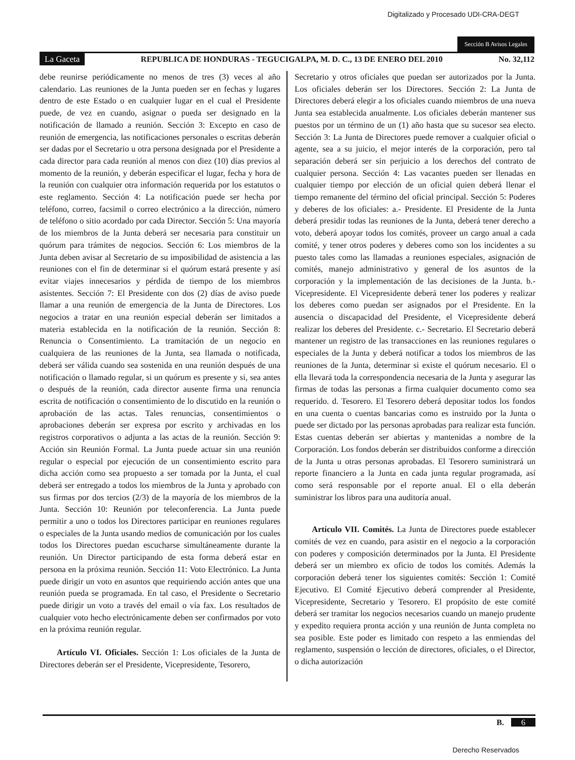Digitalizado y Procesado UDI-CRA-DEGT
Sección B Avisos Legales
La Gaceta REPUBLICA DE HONDURAS - TEGUCIGALPA, M. D. C., 13 DE ENERO DEL 2010 No. 32,112
debe reunirse periódicamente no menos de tres (3) veces al año calendario. Las reuniones de la Junta pueden ser en fechas y lugares dentro de este Estado o en cualquier lugar en el cual el Presidente puede, de vez en cuando, asignar o pueda ser designado en la notificación de llamado a reunión. Sección 3: Excepto en caso de reunión de emergencia, las notificaciones personales o escritas deberán ser dadas por el Secretario u otra persona designada por el Presidente a cada director para cada reunión al menos con diez (10) días previos al momento de la reunión, y deberán especificar el lugar, fecha y hora de la reunión con cualquier otra información requerida por los estatutos o este reglamento. Sección 4: La notificación puede ser hecha por teléfono, correo, facsimil o correo electrónico a la dirección, número de teléfono o sitio acordado por cada Director. Sección 5: Una mayoría de los miembros de la Junta deberá ser necesaria para constituir un quórum para trámites de negocios. Sección 6: Los miembros de la Junta deben avisar al Secretario de su imposibilidad de asistencia a las reuniones con el fin de determinar si el quórum estará presente y así evitar viajes innecesarios y pérdida de tiempo de los miembros asistentes. Sección 7: El Presidente con dos (2) días de aviso puede llamar a una reunión de emergencia de la Junta de Directores. Los negocios a tratar en una reunión especial deberán ser limitados a materia establecida en la notificación de la reunión. Sección 8: Renuncia o Consentimiento. La tramitación de un negocio en cualquiera de las reuniones de la Junta, sea llamada o notificada, deberá ser válida cuando sea sostenida en una reunión después de una notificación o llamado regular, si un quórum es presente y si, sea antes o después de la reunión, cada director ausente firma una renuncia escrita de notificación o consentimiento de lo discutido en la reunión o aprobación de las actas. Tales renuncias, consentimientos o aprobaciones deberán ser expresa por escrito y archivadas en los registros corporativos o adjunta a las actas de la reunión. Sección 9: Acción sin Reunión Formal. La Junta puede actuar sin una reunión regular o especial por ejecución de un consentimiento escrito para dicha acción como sea propuesto a ser tomada por la Junta, el cual deberá ser entregado a todos los miembros de la Junta y aprobado con sus firmas por dos tercios (2/3) de la mayoría de los miembros de la Junta. Sección 10: Reunión por teleconferencia. La Junta puede permitir a uno o todos los Directores participar en reuniones regulares o especiales de la Junta usando medios de comunicación por los cuales todos los Directores puedan escucharse simultáneamente durante la reunión. Un Director participando de esta forma deberá estar en persona en la próxima reunión. Sección 11: Voto Electrónico. La Junta puede dirigir un voto en asuntos que requiriendo acción antes que una reunión pueda se programada. En tal caso, el Presidente o Secretario puede dirigir un voto a través del email o vía fax. Los resultados de cualquier voto hecho electrónicamente deben ser confirmados por voto en la próxima reunión regular.
Artículo VI. Oficiales. Sección 1: Los oficiales de la Junta de Directores deberán ser el Presidente, Vicepresidente, Tesorero,
Secretario y otros oficiales que puedan ser autorizados por la Junta. Los oficiales deberán ser los Directores. Sección 2: La Junta de Directores deberá elegir a los oficiales cuando miembros de una nueva Junta sea establecida anualmente. Los oficiales deberán mantener sus puestos por un término de un (1) año hasta que su sucesor sea electo. Sección 3: La Junta de Directores puede remover a cualquier oficial o agente, sea a su juicio, el mejor interés de la corporación, pero tal separación deberá ser sin perjuicio a los derechos del contrato de cualquier persona. Sección 4: Las vacantes pueden ser llenadas en cualquier tiempo por elección de un oficial quien deberá llenar el tiempo remanente del término del oficial principal. Sección 5: Poderes y deberes de los oficiales: a.- Presidente. El Presidente de la Junta deberá presidir todas las reuniones de la Junta, deberá tener derecho a voto, deberá apoyar todos los comités, proveer un cargo anual a cada comité, y tener otros poderes y deberes como son los incidentes a su puesto tales como las llamadas a reuniones especiales, asignación de comités, manejo administrativo y general de los asuntos de la corporación y la implementación de las decisiones de la Junta. b.- Vicepresidente. El Vicepresidente deberá tener los poderes y realizar los deberes como puedan ser asignados por el Presidente. En la ausencia o discapacidad del Presidente, el Vicepresidente deberá realizar los deberes del Presidente. c.- Secretario. El Secretario deberá mantener un registro de las transacciones en las reuniones regulares o especiales de la Junta y deberá notificar a todos los miembros de las reuniones de la Junta, determinar si existe el quórum necesario. El o ella llevará toda la correspondencia necesaria de la Junta y asegurar las firmas de todas las personas a firma cualquier documento como sea requerido. d. Tesorero. El Tesorero deberá depositar todos los fondos en una cuenta o cuentas bancarias como es instruido por la Junta o puede ser dictado por las personas aprobadas para realizar esta función. Estas cuentas deberán ser abiertas y mantenidas a nombre de la Corporación. Los fondos deberán ser distribuidos conforme a dirección de la Junta u otras personas aprobadas. El Tesorero suministrará un reporte financiero a la Junta en cada junta regular programada, así como será responsable por el reporte anual. El o ella deberán suministrar los libros para una auditoría anual.
Artículo VII. Comités. La Junta de Directores puede establecer comités de vez en cuando, para asistir en el negocio a la corporación con poderes y composición determinados por la Junta. El Presidente deberá ser un miembro ex oficio de todos los comités. Además la corporación deberá tener los siguientes comités: Sección 1: Comité Ejecutivo. El Comité Ejecutivo deberá comprender al Presidente, Vicepresidente, Secretario y Tesorero. El propósito de este comité deberá ser tramitar los negocios necesarios cuando un manejo prudente y expedito requiera pronta acción y una reunión de Junta completa no sea posible. Este poder es limitado con respeto a las enmiendas del reglamento, suspensión o lección de directores, oficiales, o el Director, o dicha autorización
B. 6
Derecho Reservados